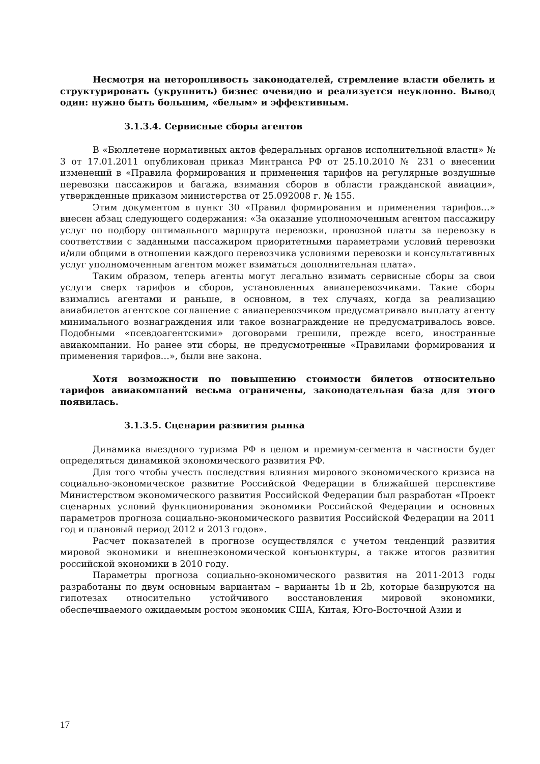Несмотря на неторопливость законодателей, стремление власти обелить и структурировать (укрупнить) бизнес очевидно и реализуется неуклонно. Вывод один: нужно быть большим, «белым» и эффективным.
3.1.3.4. Сервисные сборы агентов
В «Бюллетене нормативных актов федеральных органов исполнительной власти» № 3 от 17.01.2011 опубликован приказ Минтранса РФ от 25.10.2010 № 231 о внесении изменений в «Правила формирования и применения тарифов на регулярные воздушные перевозки пассажиров и багажа, взимания сборов в области гражданской авиации», утвержденные приказом министерства от 25.092008 г. № 155.
Этим документом в пункт 30 «Правил формирования и применения тарифов…» внесен абзац следующего содержания: «За оказание уполномоченным агентом пассажиру услуг по подбору оптимального маршрута перевозки, провозной платы за перевозку в соответствии с заданными пассажиром приоритетными параметрами условий перевозки и/или общими в отношении каждого перевозчика условиями перевозки и консультативных услуг уполномоченным агентом может взиматься дополнительная плата».
Таким образом, теперь агенты могут легально взимать сервисные сборы за свои услуги сверх тарифов и сборов, установленных авиаперевозчиками. Такие сборы взимались агентами и раньше, в основном, в тех случаях, когда за реализацию авиабилетов агентское соглашение с авиаперевозчиком предусматривало выплату агенту минимального вознаграждения или такое вознаграждение не предусматривалось вовсе. Подобными «псевдоагентскими» договорами грешили, прежде всего, иностранные авиакомпании. Но ранее эти сборы, не предусмотренные «Правилами формирования и применения тарифов…», были вне закона.
Хотя возможности по повышению стоимости билетов относительно тарифов авиакомпаний весьма ограничены, законодательная база для этого появилась.
3.1.3.5. Сценарии развития рынка
Динамика выездного туризма РФ в целом и премиум-сегмента в частности будет определяться динамикой экономического развития РФ.
Для того чтобы учесть последствия влияния мирового экономического кризиса на социально-экономическое развитие Российской Федерации в ближайшей перспективе Министерством экономического развития Российской Федерации был разработан «Проект сценарных условий функционирования экономики Российской Федерации и основных параметров прогноза социально-экономического развития Российской Федерации на 2011 год и плановый период 2012 и 2013 годов».
Расчет показателей в прогнозе осуществлялся с учетом тенденций развития мировой экономики и внешнеэкономической конъюнктуры, а также итогов развития российской экономики в 2010 году.
Параметры прогноза социально-экономического развития на 2011-2013 годы разработаны по двум основным вариантам – варианты 1b и 2b, которые базируются на гипотезах относительно устойчивого восстановления мировой экономики, обеспечиваемого ожидаемым ростом экономик США, Китая, Юго-Восточной Азии и
17